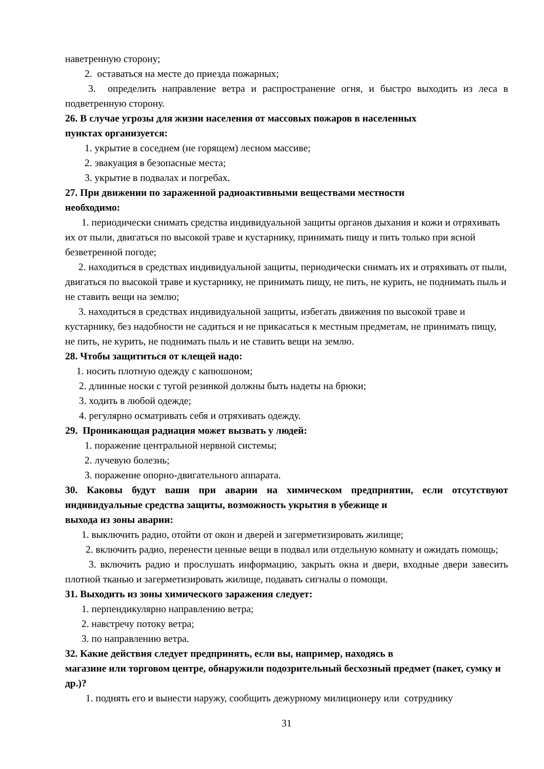наветренную сторону;
2. оставаться на месте до приезда пожарных;
3. определить направление ветра и распространение огня, и быстро выходить из леса в подветренную сторону.
26. В случае угрозы для жизни населения от массовых пожаров в населенных
пунктах организуется:
1. укрытие в соседнем (не горящем) лесном массиве;
2. эвакуация в безопасные места;
3. укрытие в подвалах и погребах.
27. При движении по зараженной радиоактивными веществами местности
необходимо:
1. периодически снимать средства индивидуальной защиты органов дыхания и кожи и отряхивать их от пыли, двигаться по высокой траве и кустарнику, принимать пищу и пить только при ясной безветренной погоде;
2. находиться в средствах индивидуальной защиты, периодически снимать их и отряхивать от пыли, двигаться по высокой траве и кустарнику, не принимать пищу, не пить, не курить, не поднимать пыль и не ставить вещи на землю;
3. находиться в средствах индивидуальной защиты, избегать движения по высокой траве и кустарнику, без надобности не садиться и не прикасаться к местным предметам, не принимать пищу, не пить, не курить, не поднимать пыль и не ставить вещи на землю.
28. Чтобы защититься от клещей надо:
1. носить плотную одежду с капюшоном;
2. длинные носки с тугой резинкой должны быть надеты на брюки;
3. ходить в любой одежде;
4. регулярно осматривать себя и отряхивать одежду.
29. Проникающая радиация может вызвать у людей:
1. поражение центральной нервной системы;
2. лучевую болезнь;
3. поражение опорно-двигательного аппарата.
30. Каковы будут ваши при аварии на химическом предприятии, если отсутствуют индивидуальные средства защиты, возможность укрытия в убежище и
выхода из зоны аварии:
1. выключить радио, отойти от окон и дверей и загерметизировать жилище;
2. включить радио, перенести ценные вещи в подвал или отдельную комнату и ожидать помощь;
3. включить радио и прослушать информацию, закрыть окна и двери, входные двери завесить плотной тканью и загерметизировать жилище, подавать сигналы о помощи.
31. Выходить из зоны химического заражения следует:
1. перпендикулярно направлению ветра;
2. навстречу потоку ветра;
3. по направлению ветра.
32. Какие действия следует предпринять, если вы, например, находясь в
магазине или торговом центре, обнаружили подозрительный бесхозный предмет (пакет, сумку и др.)?
1. поднять его и вынести наружу, сообщить дежурному милиционеру или сотруднику
31